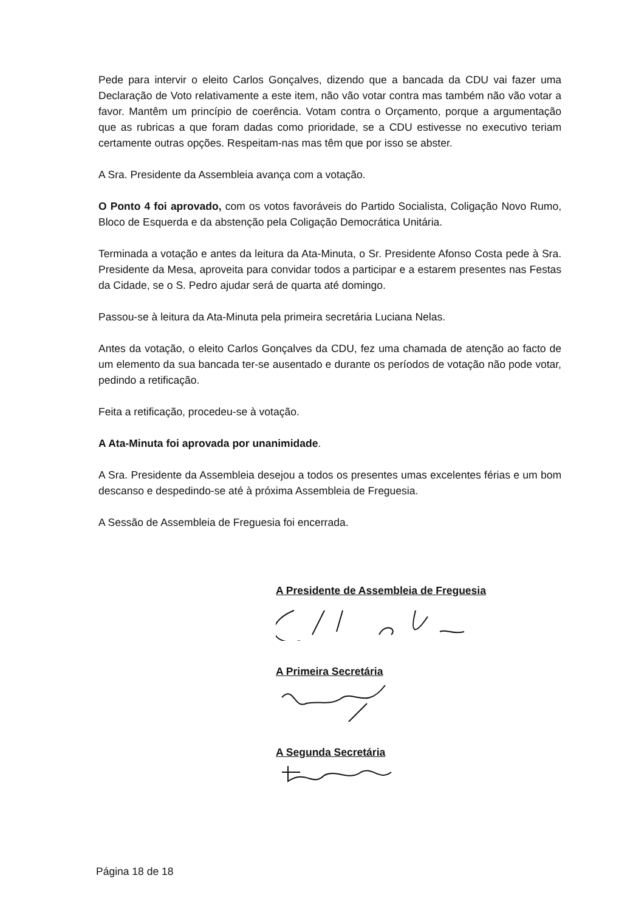Pede para intervir o eleito Carlos Gonçalves, dizendo que a bancada da CDU vai fazer uma Declaração de Voto relativamente a este item, não vão votar contra mas também não vão votar a favor. Mantêm um princípio de coerência. Votam contra o Orçamento, porque a argumentação que as rubricas a que foram dadas como prioridade, se a CDU estivesse no executivo teriam certamente outras opções. Respeitam-nas mas têm que por isso se abster.
A Sra. Presidente da Assembleia avança com a votação.
O Ponto 4 foi aprovado, com os votos favoráveis do Partido Socialista, Coligação Novo Rumo, Bloco de Esquerda e da abstenção pela Coligação Democrática Unitária.
Terminada a votação e antes da leitura da Ata-Minuta, o Sr. Presidente Afonso Costa pede à Sra. Presidente da Mesa, aproveita para convidar todos a participar e a estarem presentes nas Festas da Cidade, se o S. Pedro ajudar será de quarta até domingo.
Passou-se à leitura da Ata-Minuta pela primeira secretária Luciana Nelas.
Antes da votação, o eleito Carlos Gonçalves da CDU, fez uma chamada de atenção ao facto de um elemento da sua bancada ter-se ausentado e durante os períodos de votação não pode votar, pedindo a retificação.
Feita a retificação, procedeu-se à votação.
A Ata-Minuta foi aprovada por unanimidade.
A Sra. Presidente da Assembleia desejou a todos os presentes umas excelentes férias e um bom descanso e despedindo-se até à próxima Assembleia de Freguesia.
A Sessão de Assembleia de Freguesia foi encerrada.
A Presidente de Assembleia de Freguesia
A Primeira Secretária
A Segunda Secretária
Página 18 de 18